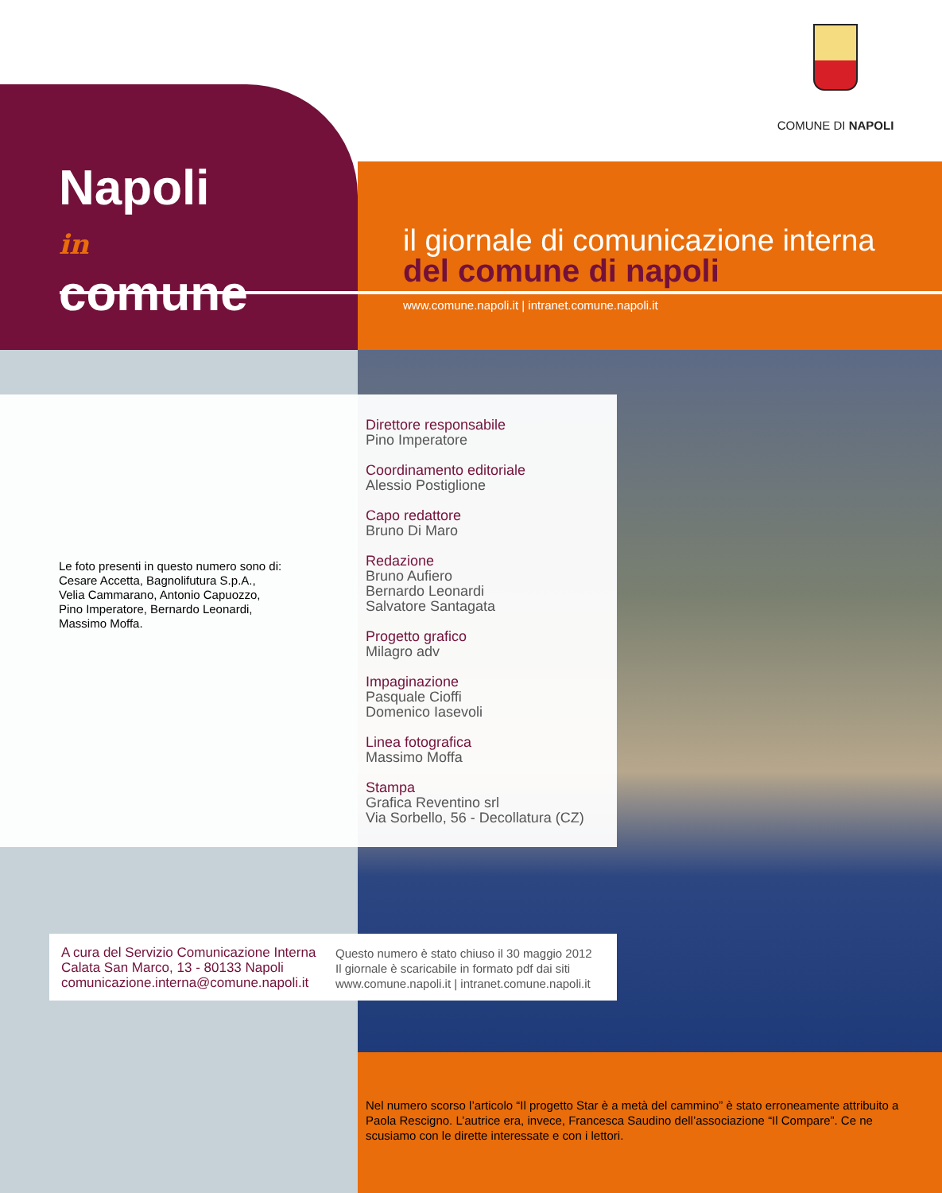COMUNE DI NAPOLI
Napoli
in
comune
il giornale di comunicazione interna
del comune di napoli
www.comune.napoli.it | intranet.comune.napoli.it
Direttore responsabile
Pino Imperatore
Coordinamento editoriale
Alessio Postiglione
Capo redattore
Bruno Di Maro
Redazione
Bruno Aufiero
Bernardo Leonardi
Salvatore Santagata
Progetto grafico
Milagro adv
Impaginazione
Pasquale Cioffi
Domenico Iasevoli
Linea fotografica
Massimo Moffa
Stampa
Grafica Reventino srl
Via Sorbello, 56 - Decollatura (CZ)
Le foto presenti in questo numero sono di:
Cesare Accetta, Bagnolifutura S.p.A.,
Velia Cammarano, Antonio Capuozzo,
Pino Imperatore, Bernardo Leonardi,
Massimo Moffa.
A cura del Servizio Comunicazione Interna
Calata San Marco, 13 - 80133 Napoli
comunicazione.interna@comune.napoli.it
Questo numero è stato chiuso il 30 maggio 2012
Il giornale è scaricabile in formato pdf dai siti
www.comune.napoli.it | intranet.comune.napoli.it
Nel numero scorso l’articolo “Il progetto Star è a metà del cammino” è stato erroneamente attribuito a Paola Rescigno. L’autrice era, invece, Francesca Saudino dell’associazione “Il Compare”. Ce ne scusiamo con le dirette interessate e con i lettori.